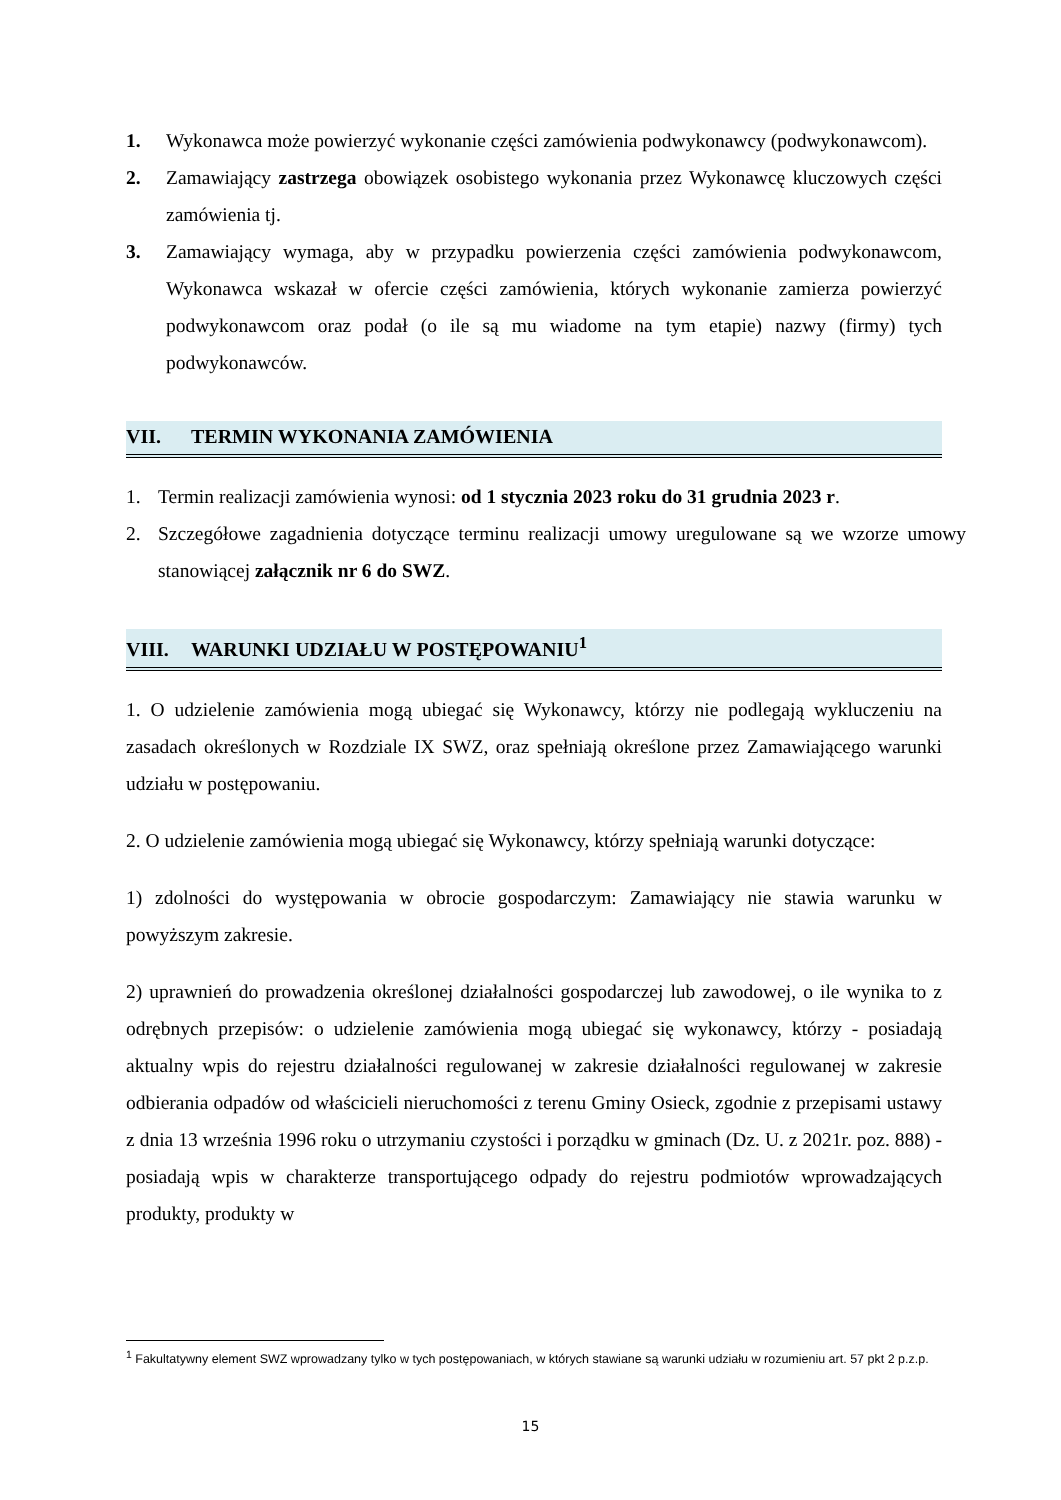1. Wykonawca może powierzyć wykonanie części zamówienia podwykonawcy (podwykonawcom).
2. Zamawiający zastrzega obowiązek osobistego wykonania przez Wykonawcę kluczowych części zamówienia tj.
3. Zamawiający wymaga, aby w przypadku powierzenia części zamówienia podwykonawcom, Wykonawca wskazał w ofercie części zamówienia, których wykonanie zamierza powierzyć podwykonawcom oraz podał (o ile są mu wiadome na tym etapie) nazwy (firmy) tych podwykonawców.
VII. TERMIN WYKONANIA ZAMÓWIENIA
1. Termin realizacji zamówienia wynosi: od 1 stycznia 2023 roku do 31 grudnia 2023 r.
2. Szczegółowe zagadnienia dotyczące terminu realizacji umowy uregulowane są we wzorze umowy stanowiącej załącznik nr 6 do SWZ.
VIII. WARUNKI UDZIAŁU W POSTĘPOWANIU<sup>1</sup>
1. O udzielenie zamówienia mogą ubiegać się Wykonawcy, którzy nie podlegają wykluczeniu na zasadach określonych w Rozdziale IX SWZ, oraz spełniają określone przez Zamawiającego warunki udziału w postępowaniu.
2. O udzielenie zamówienia mogą ubiegać się Wykonawcy, którzy spełniają warunki dotyczące:
1) zdolności do występowania w obrocie gospodarczym: Zamawiający nie stawia warunku w powyższym zakresie.
2) uprawnień do prowadzenia określonej działalności gospodarczej lub zawodowej, o ile wynika to z odrębnych przepisów: o udzielenie zamówienia mogą ubiegać się wykonawcy, którzy - posiadają aktualny wpis do rejestru działalności regulowanej w zakresie działalności regulowanej w zakresie odbierania odpadów od właścicieli nieruchomości z terenu Gminy Osieck, zgodnie z przepisami ustawy z dnia 13 września 1996 roku o utrzymaniu czystości i porządku w gminach (Dz. U. z 2021r. poz. 888) - posiadają wpis w charakterze transportującego odpady do rejestru podmiotów wprowadzających produkty, produkty w
<sup>1</sup> Fakultatywny element SWZ wprowadzany tylko w tych postępowaniach, w których stawiane są warunki udziału w rozumieniu art. 57 pkt 2 p.z.p.
15